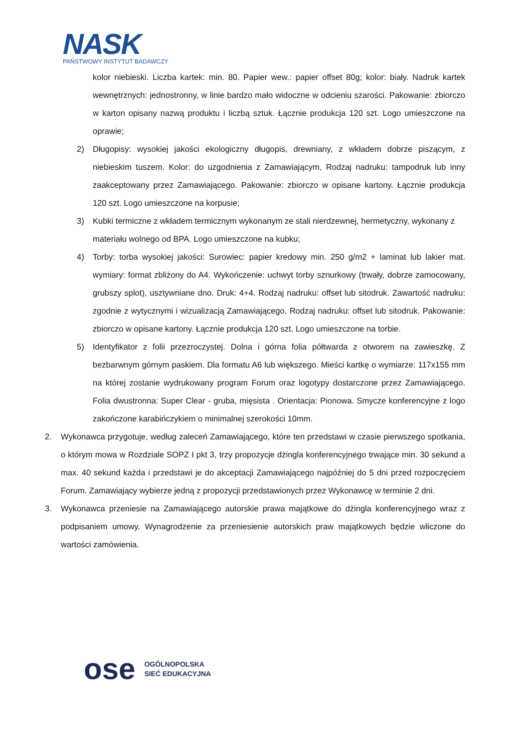NASK
PAŃSTWOWY INSTYTUT BADAWCZY
kolor niebieski. Liczba kartek: min. 80. Papier wew.: papier offset 80g; kolor: biały. Nadruk kartek wewnętrznych: jednostronny, w linie bardzo mało widoczne w odcieniu szarości. Pakowanie: zbiorczo w karton opisany nazwą produktu i liczbą sztuk. Łącznie produkcja 120 szt. Logo umieszczone na oprawie;
2) Długopisy: wysokiej jakości ekologiczny długopis, drewniany, z wkładem dobrze piszącym, z niebieskim tuszem. Kolor: do uzgodnienia z Zamawiającym, Rodzaj nadruku: tampodruk lub inny zaakceptowany przez Zamawiającego. Pakowanie: zbiorczo w opisane kartony. Łącznie produkcja 120 szt. Logo umieszczone na korpusie;
3) Kubki termiczne z wkładem termicznym wykonanym ze stali nierdzewnej, hermetyczny, wykonany z materiału wolnego od BPA. Logo umieszczone na kubku;
4) Torby: torba wysokiej jakości: Surowiec: papier kredowy min. 250 g/m2 + laminat lub lakier mat. wymiary: format zbliżony do A4. Wykończenie: uchwyt torby sznurkowy (trwały, dobrze zamocowany, grubszy splot), usztywniane dno. Druk: 4+4. Rodzaj nadruku: offset lub sitodruk. Zawartość nadruku: zgodnie z wytycznymi i wizualizacją Zamawiającego. Rodzaj nadruku: offset lub sitodruk. Pakowanie: zbiorczo w opisane kartony. Łącznie produkcja 120 szt. Logo umieszczone na torbie.
5) Identyfikator z folii przezroczystej. Dolna i górna folia półtwarda z otworem na zawieszkę. Z bezbarwnym górnym paskiem. Dla formatu A6 lub większego. Mieści kartkę o wymiarze: 117x155 mm na której zostanie wydrukowany program Forum oraz logotypy dostarczone przez Zamawiającego. Folia dwustronna: Super Clear - gruba, mięsista . Orientacja: Pionowa. Smycze konferencyjne z logo zakończone karabińczykiem o minimalnej szerokości 10mm.
2. Wykonawca przygotuje, według zaleceń Zamawiającego, które ten przedstawi w czasie pierwszego spotkania, o którym mowa w Rozdziale SOPZ I pkt 3, trzy propozycje dżingla konferencyjnego trwające min. 30 sekund a max. 40 sekund każda i przedstawi je do akceptacji Zamawiającego najpóźniej do 5 dni przed rozpoczęciem Forum. Zamawiający wybierze jedną z propozycji przedstawionych przez Wykonawcę w terminie 2 dni.
3. Wykonawca przeniesie na Zamawiającego autorskie prawa majątkowe do dżingla konferencyjnego wraz z podpisaniem umowy. Wynagrodzenie za przeniesienie autorskich praw majątkowych będzie wliczone do wartości zamówienia.
ose
OGÓLNOPOLSKA
SIEĆ EDUKACYJNA